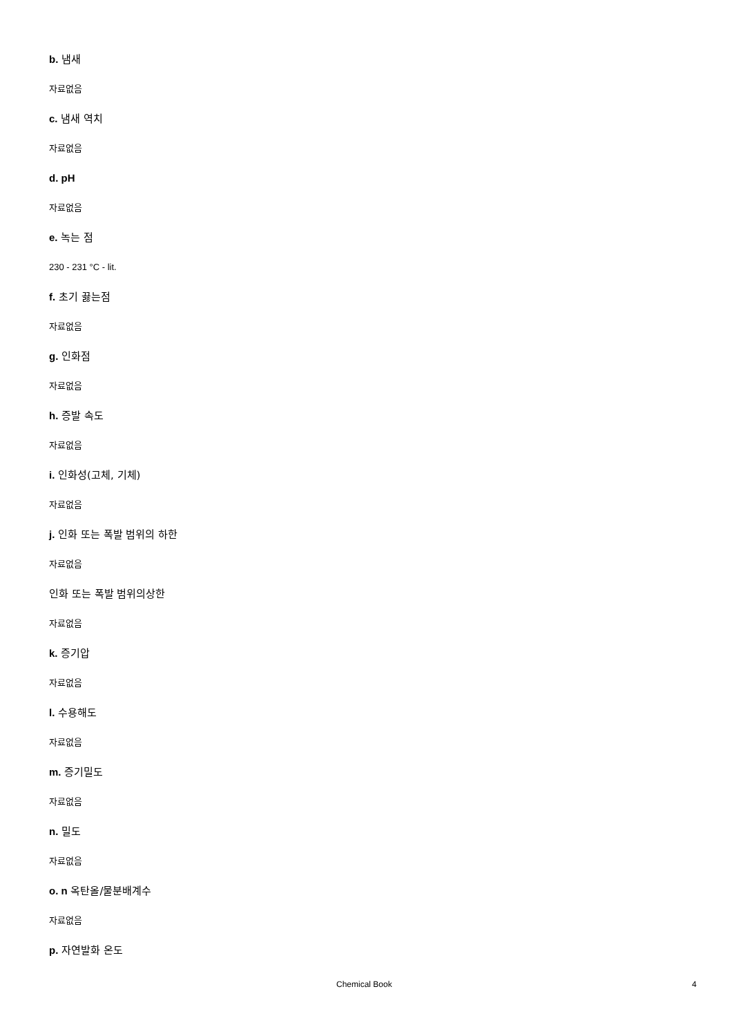b. 냄새
자료없음
c. 냄새 역치
자료없음
d. pH
자료없음
e. 녹는 점
230 - 231 °C - lit.
f. 초기 끓는점
자료없음
g. 인화점
자료없음
h. 증발 속도
자료없음
i. 인화성(고체, 기체)
자료없음
j. 인화 또는 폭발 범위의 하한
자료없음
인화 또는 폭발 범위의상한
자료없음
k. 증기압
자료없음
l. 수용해도
자료없음
m. 증기밀도
자료없음
n. 밀도
자료없음
o. n 옥탄올/물분배계수
자료없음
p. 자연발화 온도
Chemical Book 4